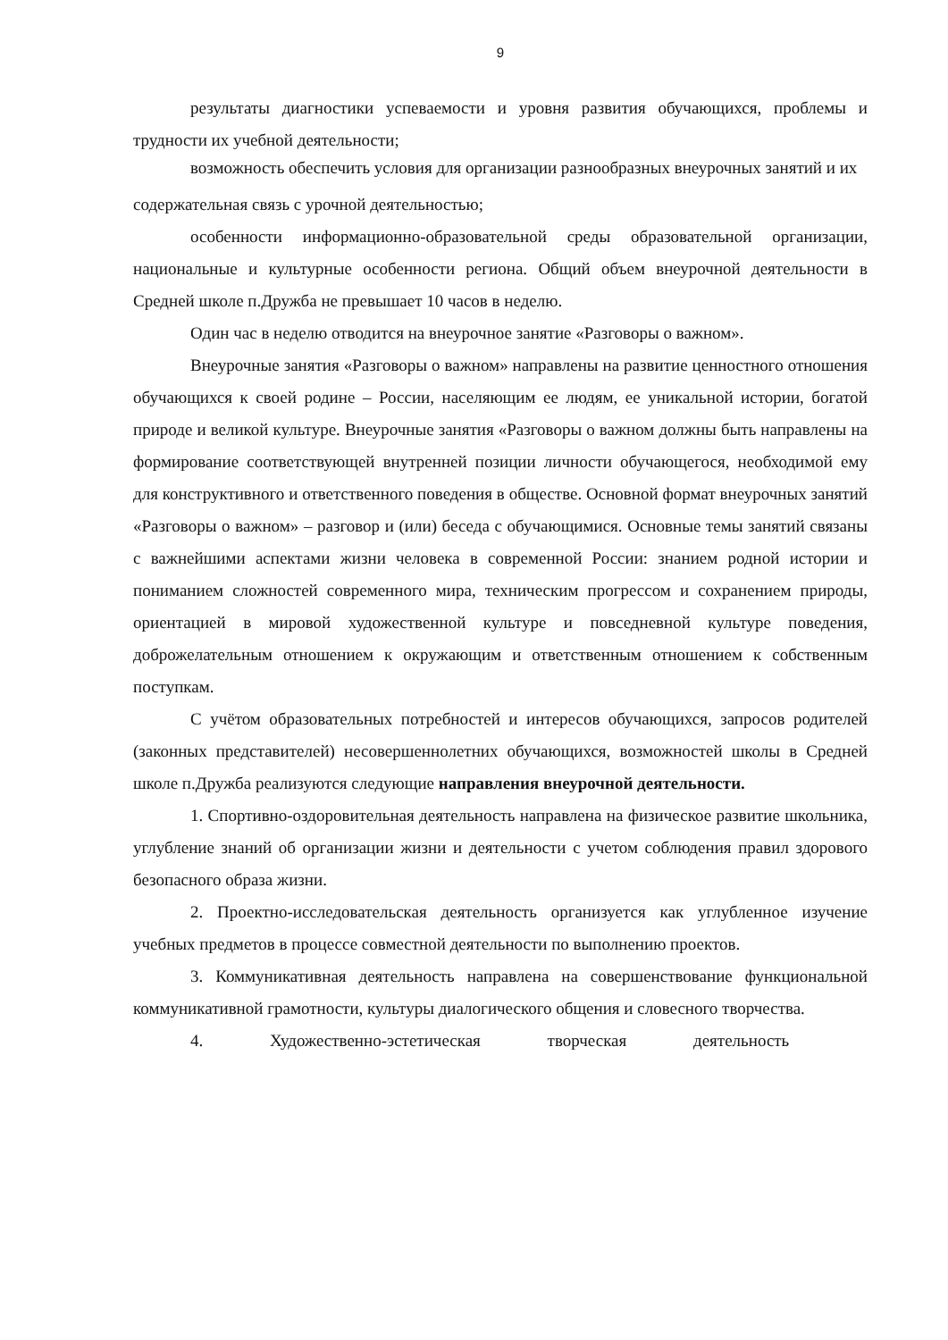9
результаты диагностики успеваемости и уровня развития обучающихся, проблемы и трудности их учебной деятельности;
возможность обеспечить условия для организации разнообразных внеурочных занятий и их
содержательная связь с урочной деятельностью;
особенности информационно-образовательной среды образовательной организации, национальные и культурные особенности региона. Общий объем внеурочной деятельности в Средней школе п.Дружба не превышает 10 часов в неделю.
Один час в неделю отводится на внеурочное занятие «Разговоры о важном».
Внеурочные занятия «Разговоры о важном» направлены на развитие ценностного отношения обучающихся к своей родине – России, населяющим ее людям, ее уникальной истории, богатой природе и великой культуре. Внеурочные занятия «Разговоры о важном должны быть направлены на формирование соответствующей внутренней позиции личности обучающегося, необходимой ему для конструктивного и ответственного поведения в обществе. Основной формат внеурочных занятий «Разговоры о важном» – разговор и (или) беседа с обучающимися. Основные темы занятий связаны с важнейшими аспектами жизни человека в современной России: знанием родной истории и пониманием сложностей современного мира, техническим прогрессом и сохранением природы, ориентацией в мировой художественной культуре и повседневной культуре поведения, доброжелательным отношением к окружающим и ответственным отношением к собственным поступкам.
С учётом образовательных потребностей и интересов обучающихся, запросов родителей (законных представителей) несовершеннолетних обучающихся, возможностей школы в Средней школе п.Дружба реализуются следующие направления внеурочной деятельности.
1. Спортивно-оздоровительная деятельность направлена на физическое развитие школьника, углубление знаний об организации жизни и деятельности с учетом соблюдения правил здорового безопасного образа жизни.
2. Проектно-исследовательская деятельность организуется как углубленное изучение учебных предметов в процессе совместной деятельности по выполнению проектов.
3. Коммуникативная деятельность направлена на совершенствование функциональной коммуникативной грамотности, культуры диалогического общения и словесного творчества.
4. Художественно-эстетическая творческая деятельность